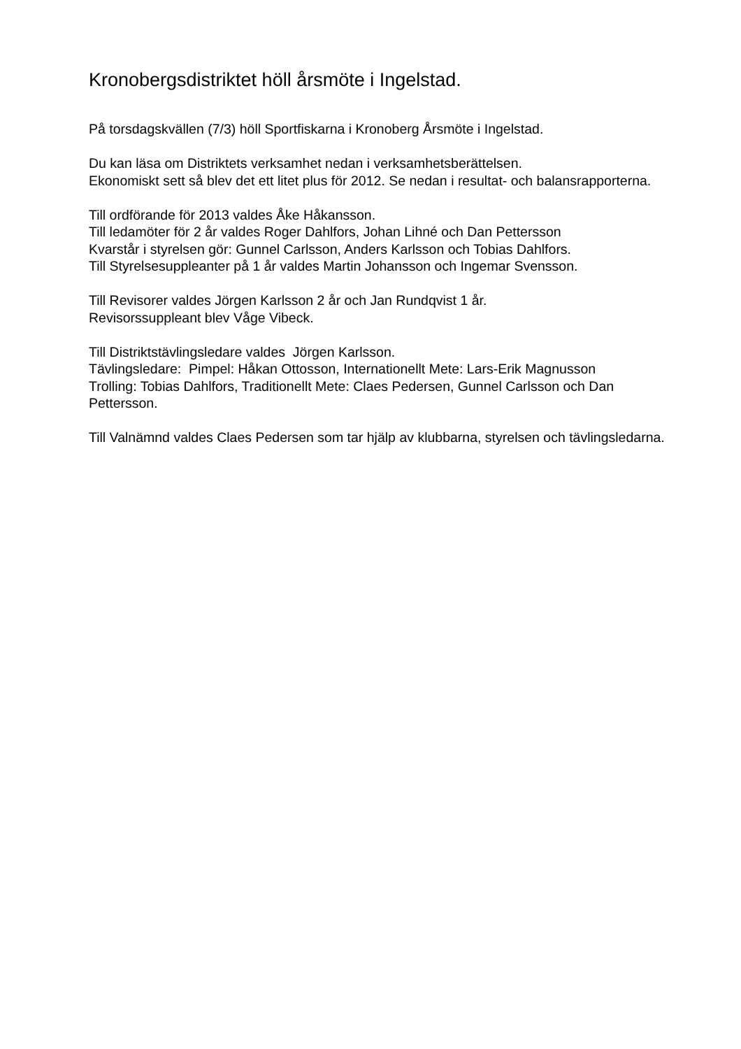Kronobergsdistriktet höll årsmöte i Ingelstad.
På torsdagskvällen (7/3) höll Sportfiskarna i Kronoberg Årsmöte i Ingelstad.
Du kan läsa om Distriktets verksamhet nedan i verksamhetsberättelsen.
Ekonomiskt sett så blev det ett litet plus för 2012. Se nedan i resultat- och balansrapporterna.
Till ordförande för 2013 valdes Åke Håkansson.
Till ledamöter för 2 år valdes Roger Dahlfors, Johan Lihné och Dan Pettersson
Kvarstår i styrelsen gör: Gunnel Carlsson, Anders Karlsson och Tobias Dahlfors.
Till Styrelsesuppleanter på 1 år valdes Martin Johansson och Ingemar Svensson.
Till Revisorer valdes Jörgen Karlsson 2 år och Jan Rundqvist 1 år.
Revisorssuppleant blev Våge Vibeck.
Till Distriktstävlingsledare valdes Jörgen Karlsson.
Tävlingsledare: Pimpel: Håkan Ottosson, Internationellt Mete: Lars-Erik Magnusson
Trolling: Tobias Dahlfors, Traditionellt Mete: Claes Pedersen, Gunnel Carlsson och Dan Pettersson.
Till Valnämnd valdes Claes Pedersen som tar hjälp av klubbarna, styrelsen och tävlingsledarna.